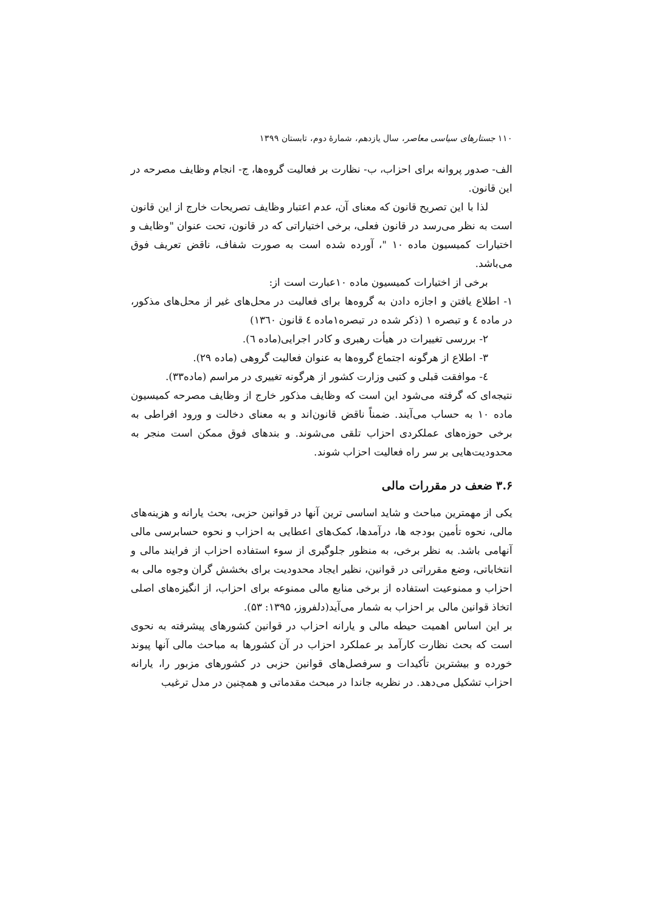۱۱۰ جستارهای سیاسی معاصر، سال یازدهم، شمارهٔ دوم، تابستان ۱۳۹۹
الف- صدور پروانه برای احزاب، ب- نظارت بر فعالیت گروه‌ها، ج- انجام وظایف مصرحه در این قانون.
لذا با این تصریح قانون که معنای آن، عدم اعتبار وظایف تصریحات خارج از این قانون
است به نظر می‌رسد در قانون فعلی، برخی اختیاراتی که در قانون، تحت عنوان "وظایف و اختیارات کمیسیون ماده ۱۰ "، آورده شده است به صورت شفاف، ناقض تعریف فوق می‌باشد.
برخی از اختیارات کمیسیون ماده ۱۰عبارت است از:
۱- اطلاع یافتن و اجازه دادن به گروه‌ها برای فعالیت در محل‌های غیر از محل‌های مذکور، در ماده ٤ و تبصره ۱ (ذکر شده در تبصره۱ماده ٤ قانون ۱۳٦۰)
۲- بررسی تغییرات در هیأت رهبری و کادر اجرایی(ماده ٦).
۳- اطلاع از هرگونه اجتماع گروه‌ها به عنوان فعالیت گروهی (ماده ۲۹).
٤- موافقت قبلی و کتبی وزارت کشور از هرگونه تغییری در مراسم (ماده۳۳).
نتیجه‌ای که گرفته می‌شود این است که وظایف مذکور خارج از وظایف مصرحه کمیسیون ماده ۱۰ به حساب می‌آیند. ضمناً ناقض قانون‌اند و به معنای دخالت و ورود افراطی به برخی حوزه‌های عملکردی احزاب تلقی می‌شوند. و بندهای فوق ممکن است منجر به محدودیت‌هایی بر سر راه فعالیت احزاب شوند.
۳.۶ ضعف در مقررات مالی
یکی از مهمترین مباحث و شاید اساسی ترین آنها در قوانین حزبی، بحث یارانه و هزینه‌های مالی، نحوه تأمین بودجه ها، درآمدها، کمک‌های اعطایی به احزاب و نحوه حسابرسی مالی آنهامی باشد. به نظر برخی، به منظور جلوگیری از سوء استفاده احزاب از فرایند مالی و انتخاباتی، وضع مقرراتی در قوانین، نظیر ایجاد محدودیت برای بخشش گران وجوه مالی به احزاب و ممنوعیت استفاده از برخی منابع مالی ممنوعه برای احزاب، از انگیزه‌های اصلی اتخاذ قوانین مالی بر احزاب به شمار می‌آید(دلفروز، ۱۳۹۵: ۵۳).
بر این اساس اهمیت حیطه مالی و یارانه احزاب در قوانین کشورهای پیشرفته به نحوی است که بحث نظارت کارآمد بر عملکرد احزاب در آن کشورها به مباحث مالی آنها پیوند خورده و بیشترین تأکیدات و سرفصل‌های قوانین حزبی در کشورهای مزبور را، یارانه احزاب تشکیل می‌دهد. در نظریه جاندا در مبحث مقدماتی و همچنین در مدل ترغیب